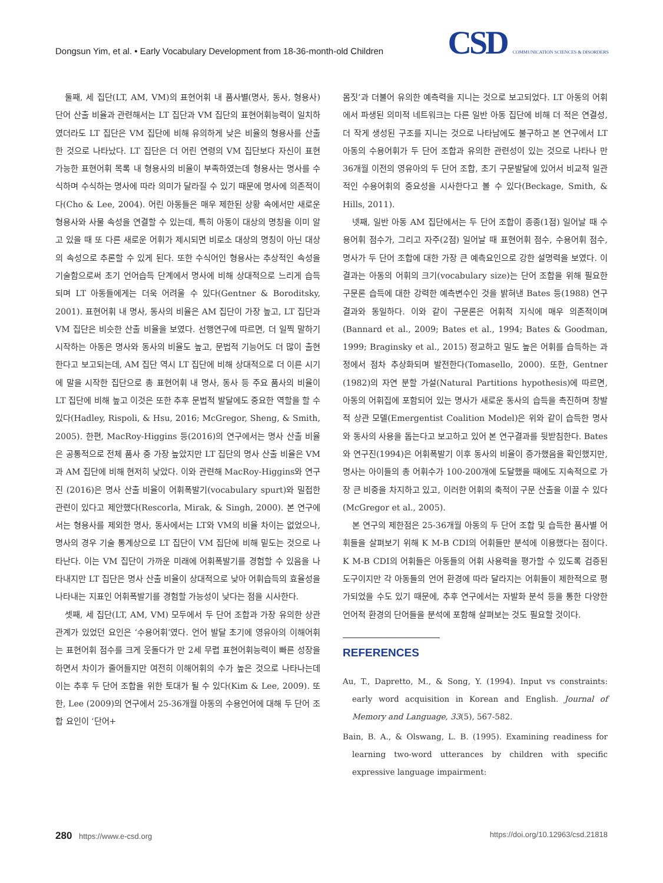Dongsun Yim, et al. • Early Vocabulary Development from 18-36-month-old Children
CSD COMMUNICATION SCIENCES & DISORDERS
둘째, 세 집단(LT, AM, VM)의 표현어휘 내 품사별(명사, 동사, 형용사) 단어 산출 비율과 관련해서는 LT 집단과 VM 집단의 표현어휘능력이 일치하였더라도 LT 집단은 VM 집단에 비해 유의하게 낮은 비율의 형용사를 산출한 것으로 나타났다. LT 집단은 더 어린 연령의 VM 집단보다 자신이 표현 가능한 표현어휘 목록 내 형용사의 비율이 부족하였는데 형용사는 명사를 수식하며 수식하는 명사에 따라 의미가 달라질 수 있기 때문에 명사에 의존적이다(Cho & Lee, 2004). 어린 아동들은 매우 제한된 상황 속에서만 새로운 형용사와 사물 속성을 연결할 수 있는데, 특히 아동이 대상의 명칭을 이미 알고 있을 때 또 다른 새로운 어휘가 제시되면 비로소 대상의 명칭이 아닌 대상의 속성으로 추론할 수 있게 된다. 또한 수식어인 형용사는 추상적인 속성을 기술함으로써 초기 언어습득 단계에서 명사에 비해 상대적으로 느리게 습득되며 LT 아동들에게는 더욱 어려울 수 있다(Gentner & Boroditsky, 2001). 표현어휘 내 명사, 동사의 비율은 AM 집단이 가장 높고, LT 집단과 VM 집단은 비슷한 산출 비율을 보였다. 선행연구에 따르면, 더 일찍 말하기 시작하는 아동은 명사와 동사의 비율도 높고, 문법적 기능어도 더 많이 출현한다고 보고되는데, AM 집단 역시 LT 집단에 비해 상대적으로 더 이른 시기에 말을 시작한 집단으로 총 표현어휘 내 명사, 동사 등 주요 품사의 비율이 LT 집단에 비해 높고 이것은 또한 추후 문법적 발달에도 중요한 역할을 할 수 있다(Hadley, Rispoli, & Hsu, 2016; McGregor, Sheng, & Smith, 2005). 한편, MacRoy-Higgins 등(2016)의 연구에서는 명사 산출 비율은 공통적으로 전체 품사 중 가장 높았지만 LT 집단의 명사 산출 비율은 VM과 AM 집단에 비해 현저히 낮았다. 이와 관련해 MacRoy-Higgins와 연구진 (2016)은 명사 산출 비율이 어휘폭발기(vocabulary spurt)와 밀접한 관련이 있다고 제안했다(Rescorla, Mirak, & Singh, 2000). 본 연구에서는 형용사를 제외한 명사, 동사에서는 LT와 VM의 비율 차이는 없었으나, 명사의 경우 기술 통계상으로 LT 집단이 VM 집단에 비해 밑도는 것으로 나타난다. 이는 VM 집단이 가까운 미래에 어휘폭발기를 경험할 수 있음을 나타내지만 LT 집단은 명사 산출 비율이 상대적으로 낮아 어휘습득의 효율성을 나타내는 지표인 어휘폭발기를 경험할 가능성이 낮다는 점을 시사한다.
셋째, 세 집단(LT, AM, VM) 모두에서 두 단어 조합과 가장 유의한 상관관계가 있었던 요인은 ‘수용어휘’였다. 언어 발달 초기에 영유아의 이해어휘는 표현어휘 점수를 크게 웃돌다가 만 2세 무렵 표현어휘능력이 빠른 성장을 하면서 차이가 줄어들지만 여전히 이해어휘의 수가 높은 것으로 나타나는데 이는 추후 두 단어 조합을 위한 토대가 될 수 있다(Kim & Lee, 2009). 또한, Lee (2009)의 연구에서 25-36개월 아동의 수용언어에 대해 두 단어 조합 요인이 ‘단어+
몸짓’과 더불어 유의한 예측력을 지니는 것으로 보고되었다. LT 아동의 어휘에서 파생된 의미적 네트워크는 다른 일반 아동 집단에 비해 더 적은 연결성, 더 작게 생성된 구조를 지니는 것으로 나타남에도 불구하고 본 연구에서 LT 아동의 수용어휘가 두 단어 조합과 유의한 관련성이 있는 것으로 나타나 만 36개월 이전의 영유아의 두 단어 조합, 초기 구문발달에 있어서 비교적 일관적인 수용어휘의 중요성을 시사한다고 볼 수 있다(Beckage, Smith, & Hills, 2011).
넷째, 일반 아동 AM 집단에서는 두 단어 조합이 종종(1점) 일어날 때 수용어휘 점수가, 그리고 자주(2점) 일어날 때 표현어휘 점수, 수용어휘 점수, 명사가 두 단어 조합에 대한 가장 큰 예측요인으로 강한 설명력을 보였다. 이 결과는 아동의 어휘의 크기(vocabulary size)는 단어 조합을 위해 필요한 구문론 습득에 대한 강력한 예측변수인 것을 밝혀낸 Bates 등(1988) 연구 결과와 동일하다. 이와 같이 구문론은 어휘적 지식에 매우 의존적이며(Bannard et al., 2009; Bates et al., 1994; Bates & Goodman, 1999; Braginsky et al., 2015) 정교하고 밀도 높은 어휘를 습득하는 과정에서 점차 추상화되며 발전한다(Tomasello, 2000). 또한, Gentner (1982)의 자연 분할 가설(Natural Partitions hypothesis)에 따르면, 아동의 어휘집에 포함되어 있는 명사가 새로운 동사의 습득을 촉진하며 창발적 상관 모델(Emergentist Coalition Model)은 위와 같이 습득한 명사와 동사의 사용을 돕는다고 보고하고 있어 본 연구결과를 뒷받침한다. Bates와 연구진(1994)은 어휘폭발기 이후 동사의 비율이 증가했음을 확인했지만, 명사는 아이들의 총 어휘수가 100-200개에 도달했을 때에도 지속적으로 가장 큰 비중을 차지하고 있고, 이러한 어휘의 축적이 구문 산출을 이끌 수 있다 (McGregor et al., 2005).
본 연구의 제한점은 25-36개월 아동의 두 단어 조합 및 습득한 품사별 어휘들을 살펴보기 위해 K M-B CDI의 어휘들만 분석에 이용했다는 점이다. K M-B CDI의 어휘들은 아동들의 어휘 사용력을 평가할 수 있도록 검증된 도구이지만 각 아동들의 언어 환경에 따라 달라지는 어휘들이 제한적으로 평가되었을 수도 있기 때문에, 추후 연구에서는 자발화 분석 등을 통한 다양한 언어적 환경의 단어들을 분석에 포함해 살펴보는 것도 필요할 것이다.
REFERENCES
Au, T., Dapretto, M., & Song, Y. (1994). Input vs constraints: early word acquisition in Korean and English. Journal of Memory and Language, 33(5), 567-582.
Bain, B. A., & Olswang, L. B. (1995). Examining readiness for learning two-word utterances by children with specific expressive language impairment:
280 https://www.e-csd.org https://doi.org/10.12963/csd.21818